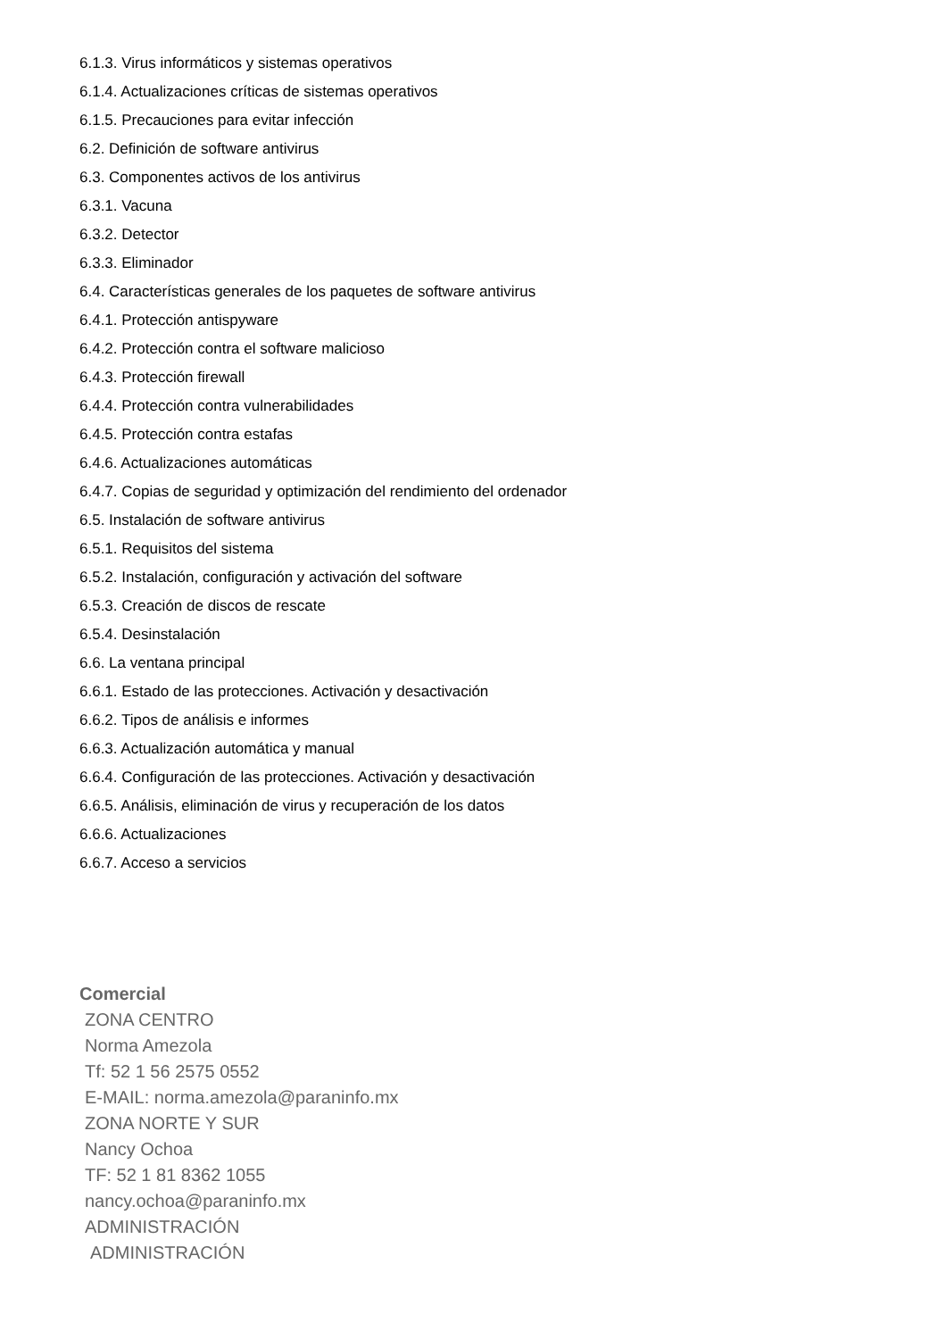6.1.3. Virus informáticos y sistemas operativos
6.1.4. Actualizaciones críticas de sistemas operativos
6.1.5. Precauciones para evitar infección
6.2. Definición de software antivirus
6.3. Componentes activos de los antivirus
6.3.1. Vacuna
6.3.2. Detector
6.3.3. Eliminador
6.4. Características generales de los paquetes de software antivirus
6.4.1. Protección antispyware
6.4.2. Protección contra el software malicioso
6.4.3. Protección firewall
6.4.4. Protección contra vulnerabilidades
6.4.5. Protección contra estafas
6.4.6. Actualizaciones automáticas
6.4.7. Copias de seguridad y optimización del rendimiento del ordenador
6.5. Instalación de software antivirus
6.5.1. Requisitos del sistema
6.5.2. Instalación, configuración y activación del software
6.5.3. Creación de discos de rescate
6.5.4. Desinstalación
6.6. La ventana principal
6.6.1. Estado de las protecciones. Activación y desactivación
6.6.2. Tipos de análisis e informes
6.6.3. Actualización automática y manual
6.6.4. Configuración de las protecciones. Activación y desactivación
6.6.5. Análisis, eliminación de virus y recuperación de los datos
6.6.6. Actualizaciones
6.6.7. Acceso a servicios
Comercial
ZONA CENTRO
Norma Amezola
Tf: 52 1 56 2575 0552
E-MAIL: norma.amezola@paraninfo.mx
ZONA NORTE Y SUR
Nancy Ochoa
TF: 52 1 81 8362 1055
nancy.ochoa@paraninfo.mx
ADMINISTRACIÓN
ADMINISTRACIÓN